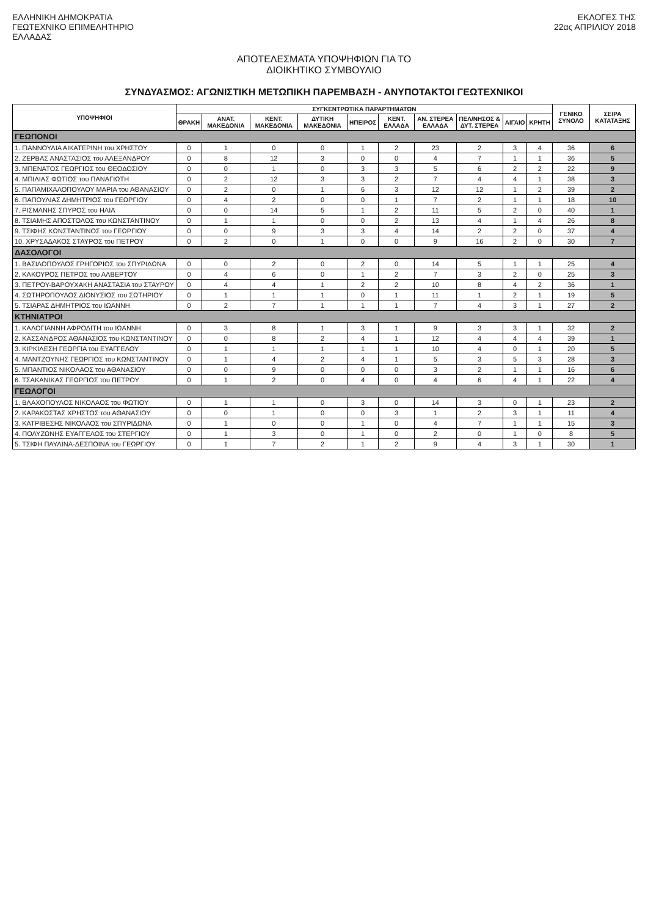ΕΛΛΗΝΙΚΗ ΔΗΜΟΚΡΑΤΙΑ
ΓΕΩΤΕΧΝΙΚΟ ΕΠΙΜΕΛΗΤΗΡΙΟ
ΕΛΛΑΔΑΣ
ΕΚΛΟΓΕΣ ΤΗΣ
22ας ΑΠΡΙΛΙΟΥ 2018
ΑΠΟΤΕΛΕΣΜΑΤΑ ΥΠΟΨΗΦΙΩΝ ΓΙΑ ΤΟ
ΔΙΟΙΚΗΤΙΚΟ ΣΥΜΒΟΥΛΙΟ
ΣΥΝΔΥΑΣΜΟΣ: ΑΓΩΝΙΣΤΙΚΗ ΜΕΤΩΠΙΚΗ ΠΑΡΕΜΒΑΣΗ - ΑΝΥΠΟΤΑΚΤΟΙ ΓΕΩΤΕΧΝΙΚΟΙ
| ΥΠΟΨΗΦΙΟΙ | ΣΥΓΚΕΝΤΡΩΤΙΚΑ ΠΑΡΑΡΤΗΜΑΤΩΝ | | | | | | | | | | ΓΕΝΙΚΟ ΣΥΝΟΛΟ | ΣΕΙΡΑ ΚΑΤΑΤΑΞΗΣ |
| --- | --- | --- | --- | --- | --- | --- | --- | --- | --- | --- | --- | --- |
| | ΘΡΑΚΗ | ΑΝΑΤ. ΜΑΚΕΔΟΝΙΑ | ΚΕΝΤ. ΜΑΚΕΔΟΝΙΑ | ΔΥΤΙΚΗ ΜΑΚΕΔΟΝΙΑ | ΗΠΕΙΡΟΣ | ΚΕΝΤ. ΕΛΛΑΔΑ | ΑΝ. ΣΤΕΡΕΑ ΕΛΛΑΔΑ | ΠΕΛ/ΝΗΣΟΣ & ΔΥΤ. ΣΤΕΡΕΑ | ΑΙΓΑΙΟ | ΚΡΗΤΗ | | |
| ΓΕΩΠΟΝΟΙ | | | | | | | | | | | | |
| 1. ΓΙΑΝΝΟΥΛΙΑ ΑΙΚΑΤΕΡΙΝΗ του ΧΡΗΣΤΟΥ | 0 | 1 | 0 | 0 | 1 | 2 | 23 | 2 | 3 | 4 | 36 | 6 |
| 2. ΖΕΡΒΑΣ ΑΝΑΣΤΑΣΙΟΣ του ΑΛΕΞΑΝΔΡΟΥ | 0 | 8 | 12 | 3 | 0 | 0 | 4 | 7 | 1 | 1 | 36 | 5 |
| 3. ΜΠΕΝΑΤΟΣ ΓΕΩΡΓΙΟΣ του ΘΕΟΔΟΣΙΟΥ | 0 | 0 | 1 | 0 | 3 | 3 | 5 | 6 | 2 | 2 | 22 | 9 |
| 4. ΜΠΙΛΙΑΣ ΦΩΤΙΟΣ του ΠΑΝΑΓΙΩΤΗ | 0 | 2 | 12 | 3 | 3 | 2 | 7 | 4 | 4 | 1 | 38 | 3 |
| 5. ΠΑΠΑΜΙΧΑΛΟΠΟΥΛΟΥ ΜΑΡΙΑ του ΑΘΑΝΑΣΙΟΥ | 0 | 2 | 0 | 1 | 6 | 3 | 12 | 12 | 1 | 2 | 39 | 2 |
| 6. ΠΑΠΟΥΛΙΑΣ ΔΗΜΗΤΡΙΟΣ του ΓΕΩΡΓΙΟΥ | 0 | 4 | 2 | 0 | 0 | 1 | 7 | 2 | 1 | 1 | 18 | 10 |
| 7. ΡΙΣΜΑΝΗΣ ΣΠΥΡΟΣ του ΗΛΙΑ | 0 | 0 | 14 | 5 | 1 | 2 | 11 | 5 | 2 | 0 | 40 | 1 |
| 8. ΤΣΙΑΜΗΣ ΑΠΟΣΤΟΛΟΣ του ΚΩΝΣΤΑΝΤΙΝΟΥ | 0 | 1 | 1 | 0 | 0 | 2 | 13 | 4 | 1 | 4 | 26 | 8 |
| 9. ΤΣΙΦΗΣ ΚΩΝΣΤΑΝΤΙΝΟΣ του ΓΕΩΡΓΙΟΥ | 0 | 0 | 9 | 3 | 3 | 4 | 14 | 2 | 2 | 0 | 37 | 4 |
| 10. ΧΡΥΣΑΔΑΚΟΣ ΣΤΑΥΡΟΣ του ΠΕΤΡΟΥ | 0 | 2 | 0 | 1 | 0 | 0 | 9 | 16 | 2 | 0 | 30 | 7 |
| ΔΑΣΟΛΟΓΟΙ | | | | | | | | | | | | |
| 1. ΒΑΣΙΛΟΠΟΥΛΟΣ ΓΡΗΓΟΡΙΟΣ του ΣΠΥΡΙΔΩΝΑ | 0 | 0 | 2 | 0 | 2 | 0 | 14 | 5 | 1 | 1 | 25 | 4 |
| 2. ΚΑΚΟΥΡΟΣ ΠΕΤΡΟΣ του ΑΛΒΕΡΤΟΥ | 0 | 4 | 6 | 0 | 1 | 2 | 7 | 3 | 2 | 0 | 25 | 3 |
| 3. ΠΕΤΡΟΥ-ΒΑΡΟΥΧΑΚΗ ΑΝΑΣΤΑΣΙΑ του ΣΤΑΥΡΟΥ | 0 | 4 | 4 | 1 | 2 | 2 | 10 | 8 | 4 | 2 | 36 | 1 |
| 4. ΣΩΤΗΡΟΠΟΥΛΟΣ ΔΙΟΝΥΣΙΟΣ του ΣΩΤΗΡΙΟΥ | 0 | 1 | 1 | 1 | 0 | 1 | 11 | 1 | 2 | 1 | 19 | 5 |
| 5. ΤΣΙΑΡΑΣ ΔΗΜΗΤΡΙΟΣ του ΙΩΑΝΝΗ | 0 | 2 | 7 | 1 | 1 | 1 | 7 | 4 | 3 | 1 | 27 | 2 |
| ΚΤΗΝΙΑΤΡΟΙ | | | | | | | | | | | | |
| 1. ΚΑΛΟΓΙΑΝΝΗ ΑΦΡΟΔΙΤΗ του ΙΩΑΝΝΗ | 0 | 3 | 8 | 1 | 3 | 1 | 9 | 3 | 3 | 1 | 32 | 2 |
| 2. ΚΑΣΣΑΝΔΡΟΣ ΑΘΑΝΑΣΙΟΣ του ΚΩΝΣΤΑΝΤΙΝΟΥ | 0 | 0 | 8 | 2 | 4 | 1 | 12 | 4 | 4 | 4 | 39 | 1 |
| 3. ΚΙΡΚΙΛΕΣΗ ΓΕΩΡΓΙΑ του ΕΥΑΓΓΕΛΟΥ | 0 | 1 | 1 | 1 | 1 | 1 | 10 | 4 | 0 | 1 | 20 | 5 |
| 4. ΜΑΝΤΖΟΥΝΗΣ ΓΕΩΡΓΙΟΣ του ΚΩΝΣΤΑΝΤΙΝΟΥ | 0 | 1 | 4 | 2 | 4 | 1 | 5 | 3 | 5 | 3 | 28 | 3 |
| 5. ΜΠΑΝΤΙΟΣ ΝΙΚΟΛΑΟΣ του ΑΘΑΝΑΣΙΟΥ | 0 | 0 | 9 | 0 | 0 | 0 | 3 | 2 | 1 | 1 | 16 | 6 |
| 6. ΤΣΑΚΑΝΙΚΑΣ ΓΕΩΡΓΙΟΣ του ΠΕΤΡΟΥ | 0 | 1 | 2 | 0 | 4 | 0 | 4 | 6 | 4 | 1 | 22 | 4 |
| ΓΕΩΛΟΓΟΙ | | | | | | | | | | | | |
| 1. ΒΛΑΧΟΠΟΥΛΟΣ ΝΙΚΟΛΑΟΣ του ΦΩΤΙΟΥ | 0 | 1 | 1 | 0 | 3 | 0 | 14 | 3 | 0 | 1 | 23 | 2 |
| 2. ΚΑΡΑΚΩΣΤΑΣ ΧΡΗΣΤΟΣ του ΑΘΑΝΑΣΙΟΥ | 0 | 0 | 1 | 0 | 0 | 3 | 1 | 2 | 3 | 1 | 11 | 4 |
| 3. ΚΑΤΡΙΒΕΣΗΣ ΝΙΚΟΛΑΟΣ του ΣΠΥΡΙΔΩΝΑ | 0 | 1 | 0 | 0 | 1 | 0 | 4 | 7 | 1 | 1 | 15 | 3 |
| 4. ΠΟΛΥΖΩΝΗΣ ΕΥΑΓΓΕΛΟΣ του ΣΤΕΡΓΙΟΥ | 0 | 1 | 3 | 0 | 1 | 0 | 2 | 0 | 1 | 0 | 8 | 5 |
| 5. ΤΣΙΦΗ ΠΑΥΛΙΝΑ-ΔΕΣΠΟΙΝΑ του ΓΕΩΡΓΙΟΥ | 0 | 1 | 7 | 2 | 1 | 2 | 9 | 4 | 3 | 1 | 30 | 1 |